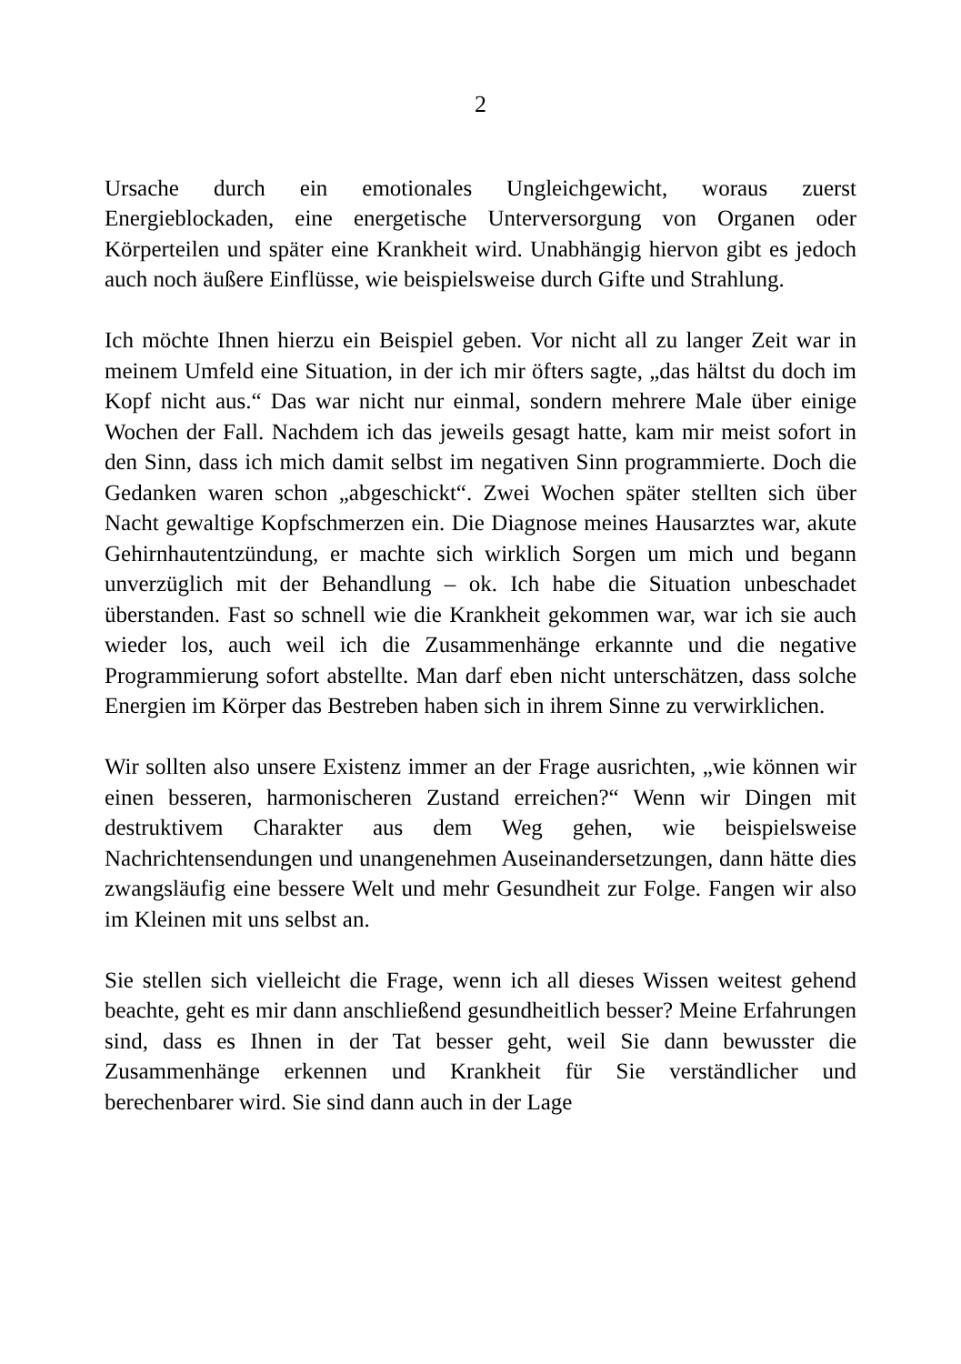2
Ursache durch ein emotionales Ungleichgewicht, woraus zuerst Energieblockaden, eine energetische Unterversorgung von Organen oder Körperteilen und später eine Krankheit wird. Unabhängig hiervon gibt es jedoch auch noch äußere Einflüsse, wie beispielsweise durch Gifte und Strahlung.
Ich möchte Ihnen hierzu ein Beispiel geben. Vor nicht all zu langer Zeit war in meinem Umfeld eine Situation, in der ich mir öfters sagte, „das hältst du doch im Kopf nicht aus.“ Das war nicht nur einmal, sondern mehrere Male über einige Wochen der Fall. Nachdem ich das jeweils gesagt hatte, kam mir meist sofort in den Sinn, dass ich mich damit selbst im negativen Sinn programmierte. Doch die Gedanken waren schon „abgeschickt“. Zwei Wochen später stellten sich über Nacht gewaltige Kopfschmerzen ein. Die Diagnose meines Hausarztes war, akute Gehirnhautentzündung, er machte sich wirklich Sorgen um mich und begann unverzüglich mit der Behandlung – ok. Ich habe die Situation unbeschadet überstanden. Fast so schnell wie die Krankheit gekommen war, war ich sie auch wieder los, auch weil ich die Zusammenhänge erkannte und die negative Programmierung sofort abstellte. Man darf eben nicht unterschätzen, dass solche Energien im Körper das Bestreben haben sich in ihrem Sinne zu verwirklichen.
Wir sollten also unsere Existenz immer an der Frage ausrichten, „wie können wir einen besseren, harmonischeren Zustand erreichen?“ Wenn wir Dingen mit destruktivem Charakter aus dem Weg gehen, wie beispielsweise Nachrichtensendungen und unangenehmen Auseinandersetzungen, dann hätte dies zwangsläufig eine bessere Welt und mehr Gesundheit zur Folge. Fangen wir also im Kleinen mit uns selbst an.
Sie stellen sich vielleicht die Frage, wenn ich all dieses Wissen weitest gehend beachte, geht es mir dann anschließend gesundheitlich besser? Meine Erfahrungen sind, dass es Ihnen in der Tat besser geht, weil Sie dann bewusster die Zusammenhänge erkennen und Krankheit für Sie verständlicher und berechenbarer wird. Sie sind dann auch in der Lage